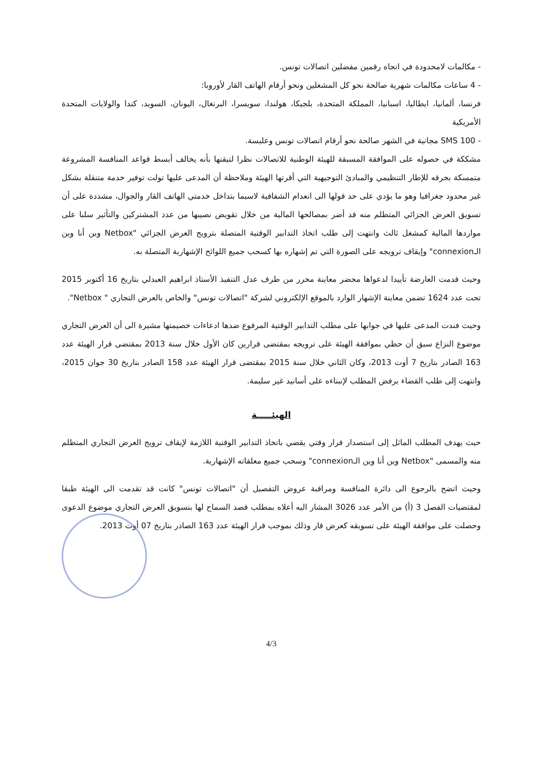- مكالمات لامحدودة في اتجاه رقمين مفضلين اتصالات تونس.
- 4 ساعات مكالمات شهرية صالحة نحو كل المشغلين ونحو أرقام الهاتف القار لأوروبا:
فرنسا، ألمانيا، ايطاليا، اسبانيا، المملكة المتحدة، بلجيكا، هولندا، سويسرا، البرتغال، اليونان، السويد، كندا والولايات المتحدة الأمريكية
- 100 SMS مجانية في الشهر صالحة نحو أرقام اتصالات تونس وعليسة.
مشككة في حصوله على الموافقة المسبقة للهيئة الوطنية للاتصالات نظرا لتيقنها بأنه يخالف أبسط قواعد المنافسة المشروعة متمسكة بخرقه للإطار التنظيمي والمبادئ التوجيهية التي أقرتها الهيئة وملاحظة أن المدعى عليها تولت توفير خدمة متنقلة بشكل غير محدود جغرافيا وهو ما يؤدي على حد قولها الى انعدام الشفافية لاسيما بتداخل خدمتي الهاتف القار والجوال، مشددة على أن تسويق العرض الجزائي المتظلم منه قد أضر بمصالحها المالية من خلال تقويض نصيبها من عدد المشتركين والتأثير سلبا على مواردها المالية كمشغل ثالث وانتهت إلى طلب اتخاذ التدابير الوقتية المتصلة بترويج العرض الجزائي "Netbox وين أنا وين الـconnexion" وإيقاف ترويجه على الصورة التي تم إشهاره بها كسحب جميع اللوائح الإشهارية المتصلة به.
وحيث قدمت العارضة تأييدا لدعواها محضر معاينة محرر من طرف عدل التنفيذ الأستاذ ابراهيم العبدلي بتاريخ 16 أكتوبر 2015 تحت عدد 1624 تضمن معاينة الإشهار الوارد بالموقع الإلكتروني لشركة "اتصالات تونس" والخاص بالعرض التجاري " Netbox".
وحيث فندت المدعى عليها في جوابها على مطلب التدابير الوقتية المرفوع ضدها ادعاءات خصيمتها مشيرة الى أن العرض التجاري موضوع النزاع سبق أن حظي بموافقة الهيئة على ترويجه بمقتضى قرارين كان الأول خلال سنة 2013 بمقتضى قرار الهيئة عدد 163 الصادر بتاريخ 7 أوت 2013، وكان الثاني خلال سنة 2015 بمقتضى قرار الهيئة عدد 158 الصادر بتاريخ 30 جوان 2015، وانتهت إلى طلب القضاء برفض المطلب لإنبناءه على أسانيد غير سليمة.
الهيئـــــة
حيث يهدف المطلب الماثل إلى استصدار قرار وقتي يقضي باتخاذ التدابير الوقتية اللازمة لإيقاف ترويج العرض التجاري المتظلم منه والمسمى "Netbox وين أنا وين الـconnexion" وسحب جميع معلقاته الإشهارية.
وحيث اتضح بالرجوع الى دائرة المنافسة ومراقبة عروض التفصيل أن "اتصالات تونس" كانت قد تقدمت الى الهيئة طبقا لمقتضيات الفصل 3 (أ) من الأمر عدد 3026 المشار اليه أعلاه بمطلب قصد السماح لها بتسويق العرض التجاري موضوع الدعوى وحصلت على موافقة الهيئة على تسويقه كعرض قار وذلك بموجب قرار الهيئة عدد 163 الصادر بتاريخ 07 أوت 2013.
4/3